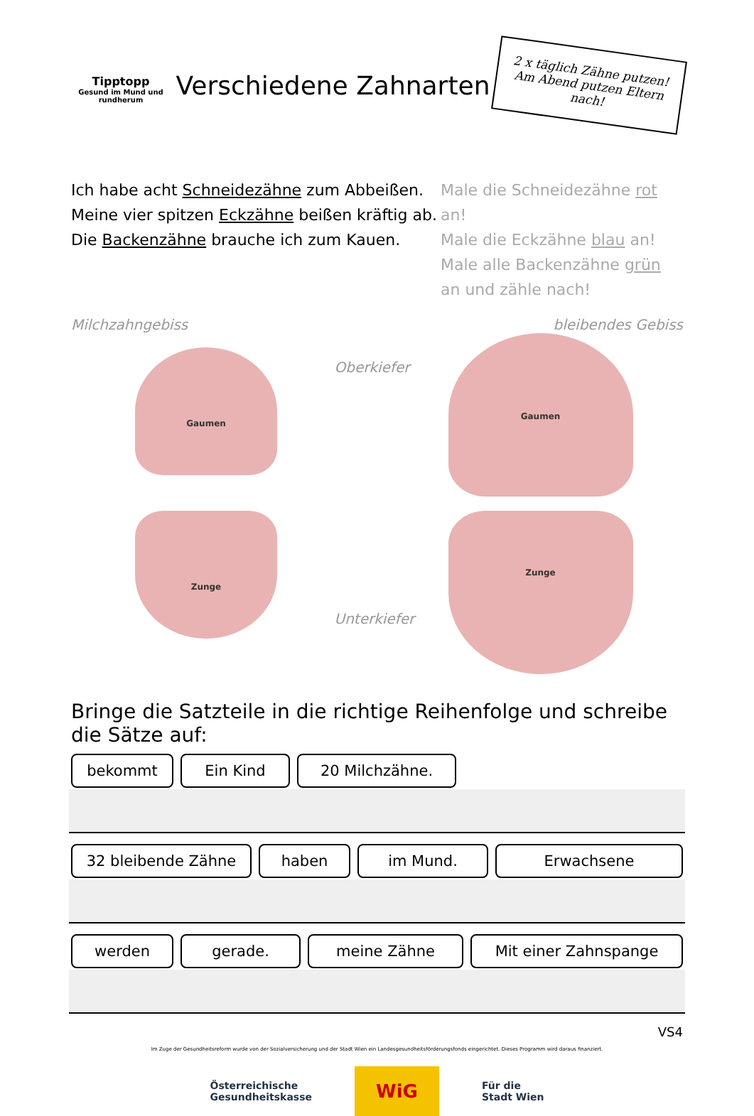Tipptopp
Gesund im Mund und rundherum
Verschiedene Zahnarten
2 x täglich Zähne putzen! Am Abend putzen Eltern nach!
Ich habe acht Schneidezähne zum Abbeißen.
Meine vier spitzen Eckzähne beißen kräftig ab.
Die Backenzähne brauche ich zum Kauen.
Male die Schneidezähne rot an!
Male die Eckzähne blau an!
Male alle Backenzähne grün an und zähle nach!
Milchzahngebiss
Gaumen
Zunge
Oberkiefer
Unterkiefer
bleibendes Gebiss
Gaumen
Zunge
Bringe die Satzteile in die richtige Reihenfolge und schreibe die Sätze auf:
bekommt Ein Kind 20 Milchzähne.
32 bleibende Zähne haben im Mund. Erwachsene
werden gerade. meine Zähne Mit einer Zahnspange
VS4
Im Zuge der Gesundheitsreform wurde von der Sozialversicherung und der Stadt Wien ein Landesgesundheitsförderungsfonds eingerichtet. Dieses Programm wird daraus finanziert.
Österreichische
Gesundheitskasse
WiG
Für die
Stadt Wien